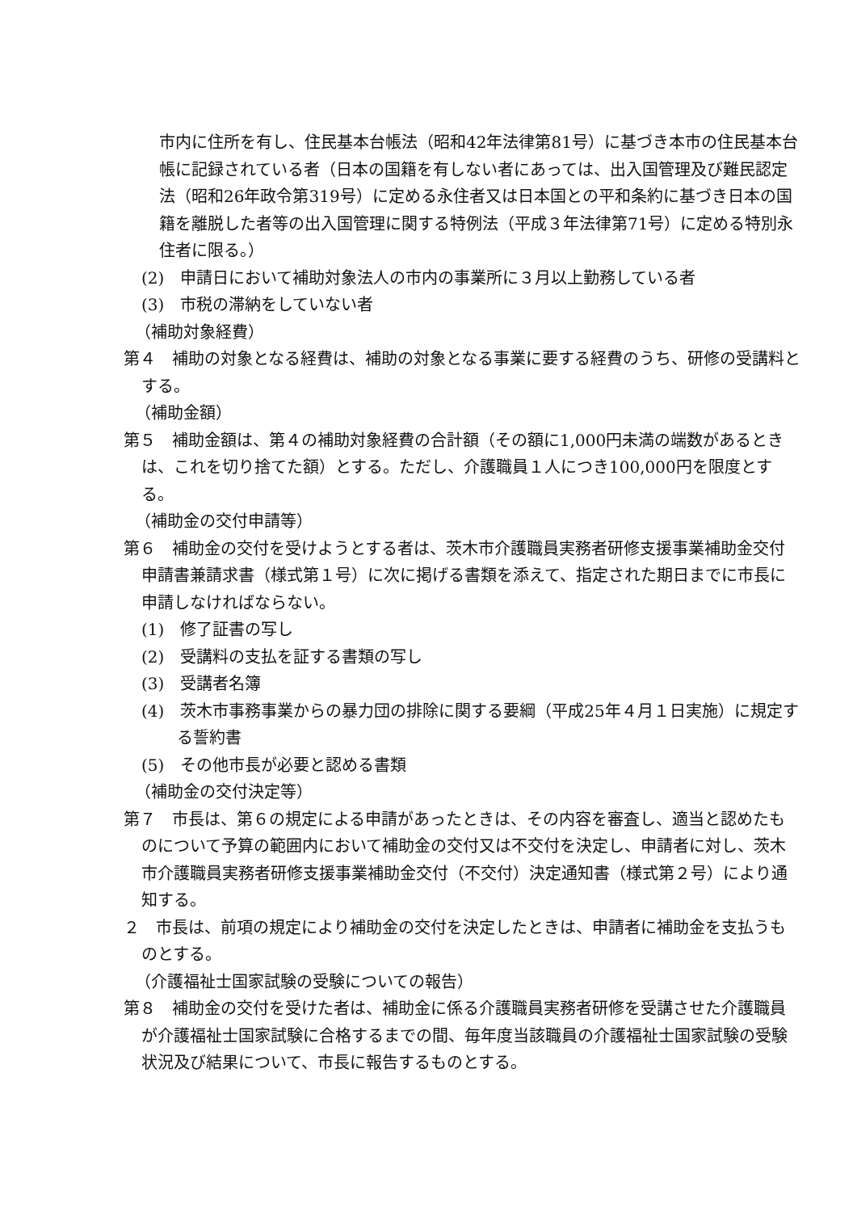市内に住所を有し、住民基本台帳法（昭和42年法律第81号）に基づき本市の住民基本台帳に記録されている者（日本の国籍を有しない者にあっては、出入国管理及び難民認定法（昭和26年政令第319号）に定める永住者又は日本国との平和条約に基づき日本の国籍を離脱した者等の出入国管理に関する特例法（平成３年法律第71号）に定める特別永住者に限る。）
(2)　申請日において補助対象法人の市内の事業所に３月以上勤務している者
(3)　市税の滞納をしていない者
（補助対象経費）
第４　補助の対象となる経費は、補助の対象となる事業に要する経費のうち、研修の受講料とする。
（補助金額）
第５　補助金額は、第４の補助対象経費の合計額（その額に1,000円未満の端数があるときは、これを切り捨てた額）とする。ただし、介護職員１人につき100,000円を限度とする。
（補助金の交付申請等）
第６　補助金の交付を受けようとする者は、茨木市介護職員実務者研修支援事業補助金交付申請書兼請求書（様式第１号）に次に掲げる書類を添えて、指定された期日までに市長に申請しなければならない。
(1)　修了証書の写し
(2)　受講料の支払を証する書類の写し
(3)　受講者名簿
(4)　茨木市事務事業からの暴力団の排除に関する要綱（平成25年４月１日実施）に規定する誓約書
(5)　その他市長が必要と認める書類
（補助金の交付決定等）
第７　市長は、第６の規定による申請があったときは、その内容を審査し、適当と認めたものについて予算の範囲内において補助金の交付又は不交付を決定し、申請者に対し、茨木市介護職員実務者研修支援事業補助金交付（不交付）決定通知書（様式第２号）により通知する。
２　市長は、前項の規定により補助金の交付を決定したときは、申請者に補助金を支払うものとする。
（介護福祉士国家試験の受験についての報告）
第８　補助金の交付を受けた者は、補助金に係る介護職員実務者研修を受講させた介護職員が介護福祉士国家試験に合格するまでの間、毎年度当該職員の介護福祉士国家試験の受験状況及び結果について、市長に報告するものとする。